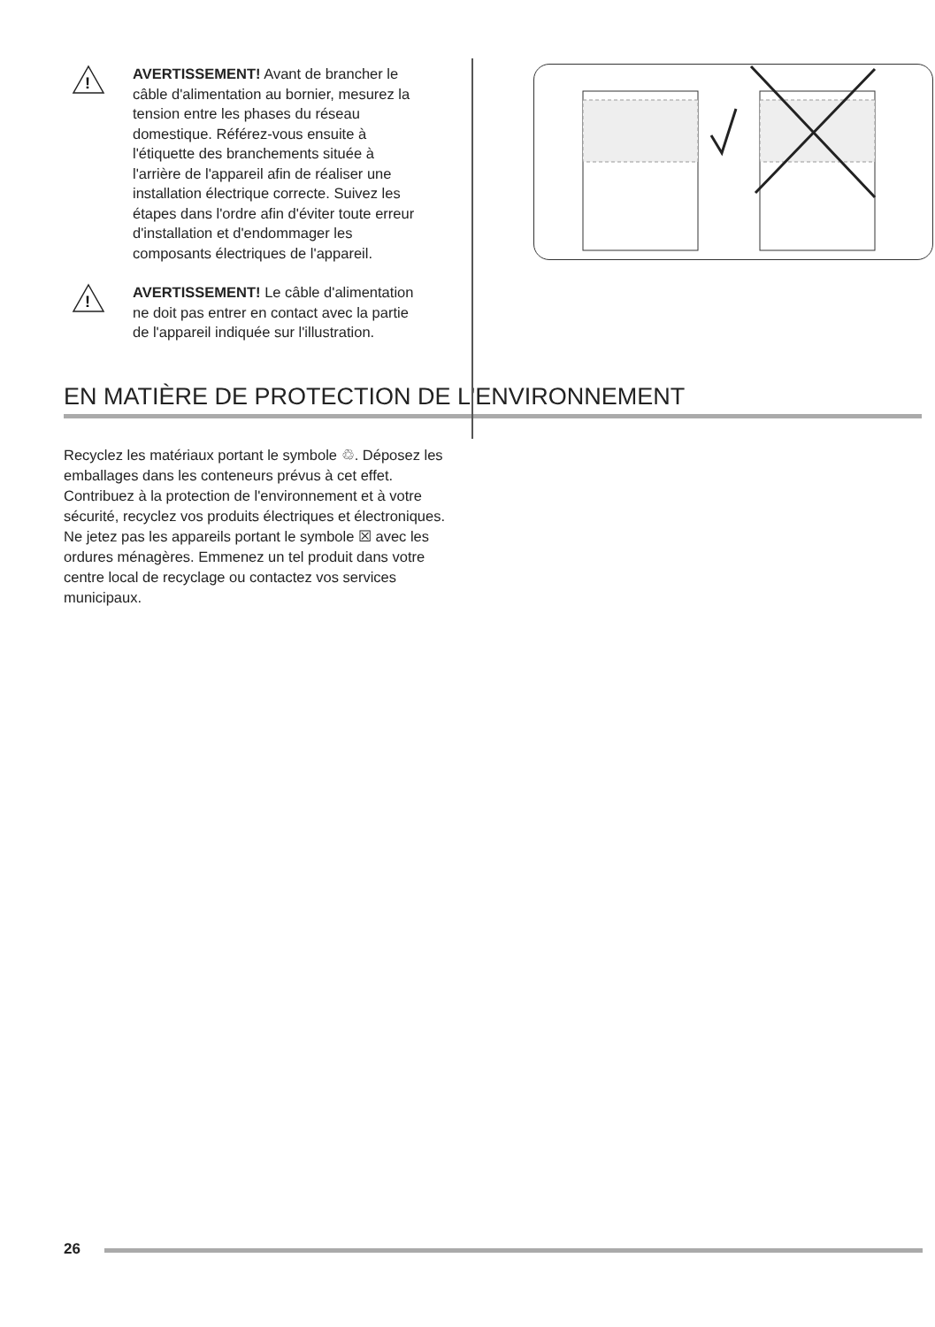!
AVERTISSEMENT! Avant de brancher le câble d'alimentation au bornier, mesurez la tension entre les phases du réseau domestique. Référez-vous ensuite à l'étiquette des branchements située à l'arrière de l'appareil afin de réaliser une installation électrique correcte. Suivez les étapes dans l'ordre afin d'éviter toute erreur d'installation et d'endommager les composants électriques de l'appareil.
!
AVERTISSEMENT! Le câble d'alimentation ne doit pas entrer en contact avec la partie de l'appareil indiquée sur l'illustration.
EN MATIÈRE DE PROTECTION DE L'ENVIRONNEMENT
Recyclez les matériaux portant le symbole ♲. Déposez les emballages dans les conteneurs prévus à cet effet. Contribuez à la protection de l'environnement et à votre sécurité, recyclez vos produits électriques et électroniques. Ne jetez pas les appareils portant le symbole ☒ avec les ordures ménagères. Emmenez un tel produit dans votre centre local de recyclage ou contactez vos services municipaux.
26